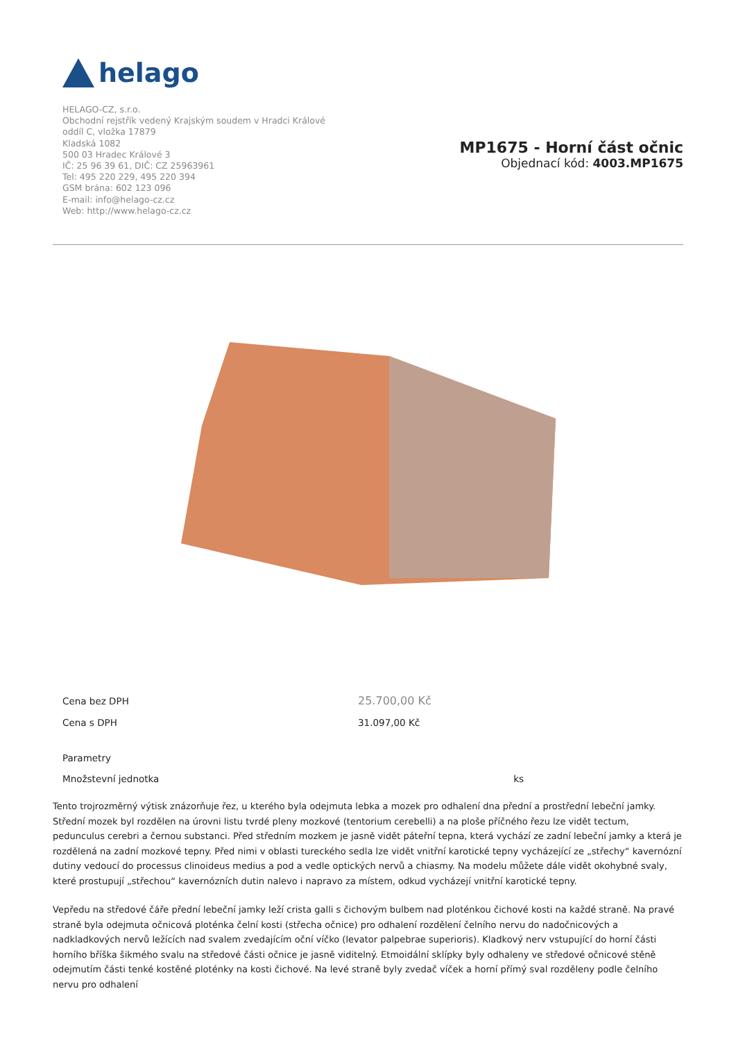helago
HELAGO-CZ, s.r.o.
Obchodní rejstřík vedený Krajským soudem v Hradci Králové
oddíl C, vložka 17879
Kladská 1082
500 03 Hradec Králové 3
IČ: 25 96 39 61, DIČ: CZ 25963961
Tel: 495 220 229, 495 220 394
GSM brána: 602 123 096
E-mail: info@helago-cz.cz
Web: http://www.helago-cz.cz
MP1675 - Horní část očnic
Objednací kód: 4003.MP1675
| Cena bez DPH | 25.700,00 Kč |
| Cena s DPH | 31.097,00 Kč |
| Parametry | |
| Množstevní jednotka ks | |
Tento trojrozměrný výtisk znázorňuje řez, u kterého byla odejmuta lebka a mozek pro odhalení dna přední a prostřední lebeční jamky. Střední mozek byl rozdělen na úrovni listu tvrdé pleny mozkové (tentorium cerebelli) a na ploše příčného řezu lze vidět tectum, pedunculus cerebri a černou substanci. Před středním mozkem je jasně vidět páteřní tepna, která vychází ze zadní lebeční jamky a která je rozdělená na zadní mozkové tepny. Před nimi v oblasti tureckého sedla lze vidět vnitřní karotické tepny vycházející ze „střechy“ kavernózní dutiny vedoucí do processus clinoideus medius a pod a vedle optických nervů a chiasmy. Na modelu můžete dále vidět okohybné svaly, které prostupují „střechou“ kavernózních dutin nalevo i napravo za místem, odkud vycházejí vnitřní karotické tepny.
Vepředu na středové čáře přední lebeční jamky leží crista galli s čichovým bulbem nad ploténkou čichové kosti na každé straně. Na pravé straně byla odejmuta očnicová ploténka čelní kosti (střecha očnice) pro odhalení rozdělení čelního nervu do nadočnicových a nadkladkových nervů ležících nad svalem zvedajícím oční víčko (levator palpebrae superioris). Kladkový nerv vstupující do horní části horního bříška šikmého svalu na středové části očnice je jasně viditelný. Etmoidální sklípky byly odhaleny ve středové očnicové stěně odejmutím části tenké kostěné ploténky na kosti čichové. Na levé straně byly zvedač víček a horní přímý sval rozděleny podle čelního nervu pro odhalení